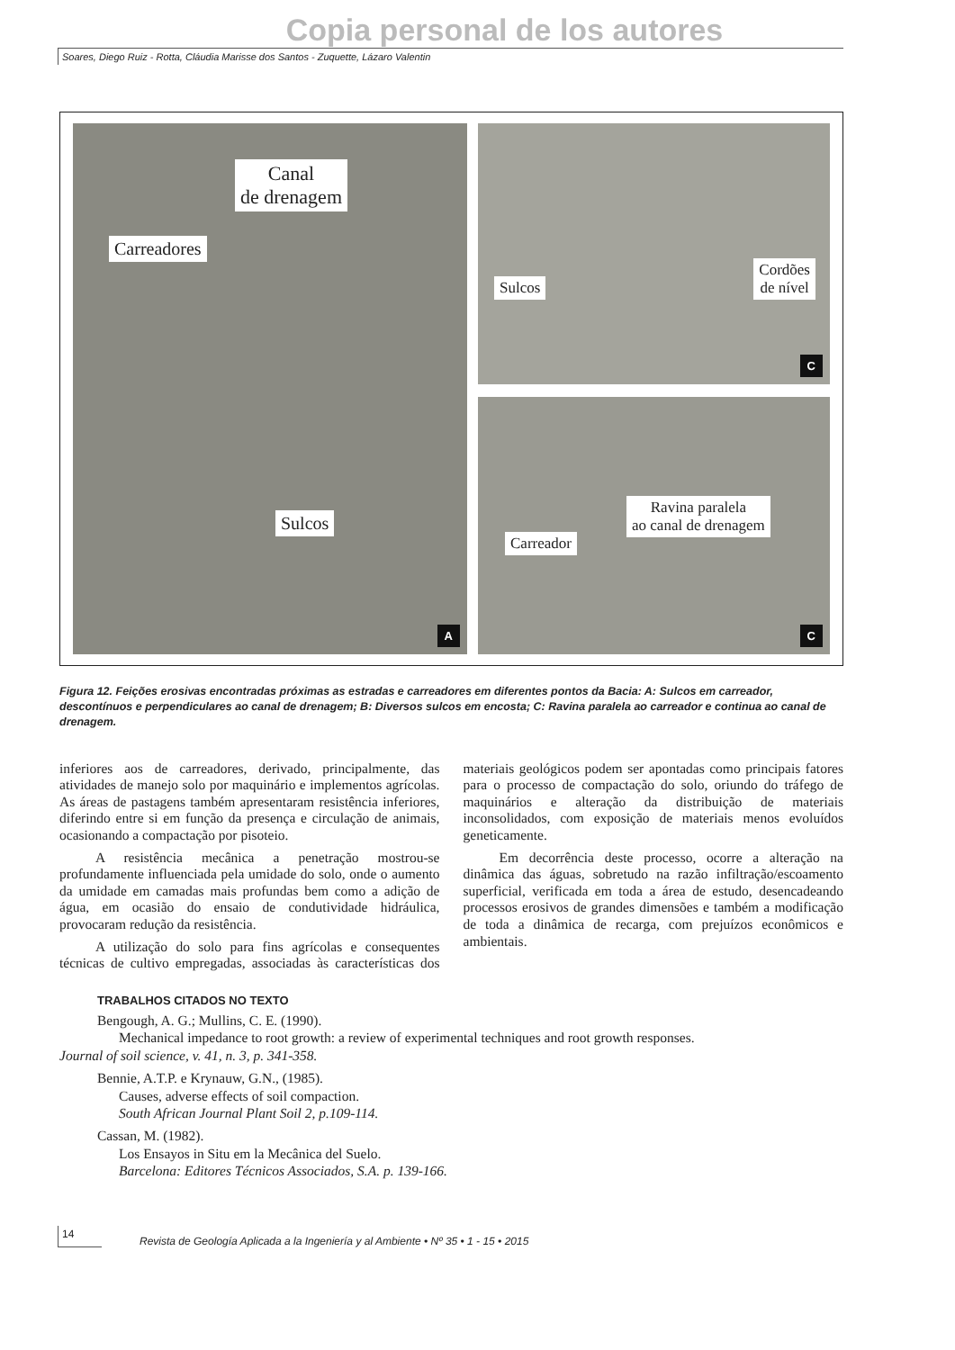Copia personal de los autores
Soares, Diego Ruiz - Rotta, Cláudia Marisse dos Santos - Zuquette, Lázaro Valentin
Canal
de drenagem
Carreadores
Sulcos
A
Sulcos
Cordões
de nível
C
Carreador
Ravina paralela
ao canal de drenagem
C
Figura 12. Feições erosivas encontradas próximas as estradas e carreadores em diferentes pontos da Bacia: A: Sulcos em carreador, descontínuos e perpendiculares ao canal de drenagem; B: Diversos sulcos em encosta; C: Ravina paralela ao carreador e continua ao canal de drenagem.
inferiores aos de carreadores, derivado, principalmente, das atividades de manejo solo por maquinário e implementos agrícolas. As áreas de pastagens também apresentaram resistência inferiores, diferindo entre si em função da presença e circulação de animais, ocasionando a compactação por pisoteio.
A resistência mecânica a penetração mostrou-se profundamente influenciada pela umidade do solo, onde o aumento da umidade em camadas mais profundas bem como a adição de água, em ocasião do ensaio de condutividade hidráulica, provocaram redução da resistência.
A utilização do solo para fins agrícolas e consequentes técnicas de cultivo empregadas, associadas às características dos materiais geológicos podem ser apontadas como principais fatores para o processo de compactação do solo, oriundo do tráfego de maquinários e alteração da distribuição de materiais inconsolidados, com exposição de materiais menos evoluídos geneticamente.
Em decorrência deste processo, ocorre a alteração na dinâmica das águas, sobretudo na razão infiltração/escoamento superficial, verificada em toda a área de estudo, desencadeando processos erosivos de grandes dimensões e também a modificação de toda a dinâmica de recarga, com prejuízos econômicos e ambientais.
TRABALHOS CITADOS NO TEXTO
Bengough, A. G.; Mullins, C. E. (1990).
Mechanical impedance to root growth: a review of experimental techniques and root growth responses.
Journal of soil science, v. 41, n. 3, p. 341-358.
Bennie, A.T.P. e Krynauw, G.N., (1985).
Causes, adverse effects of soil compaction.
South African Journal Plant Soil 2, p.109-114.
Cassan, M. (1982).
Los Ensayos in Situ em la Mecânica del Suelo.
Barcelona: Editores Técnicos Associados, S.A. p. 139-166.
14
Revista de Geología Aplicada a la Ingeniería y al Ambiente • Nº 35 • 1 - 15 • 2015